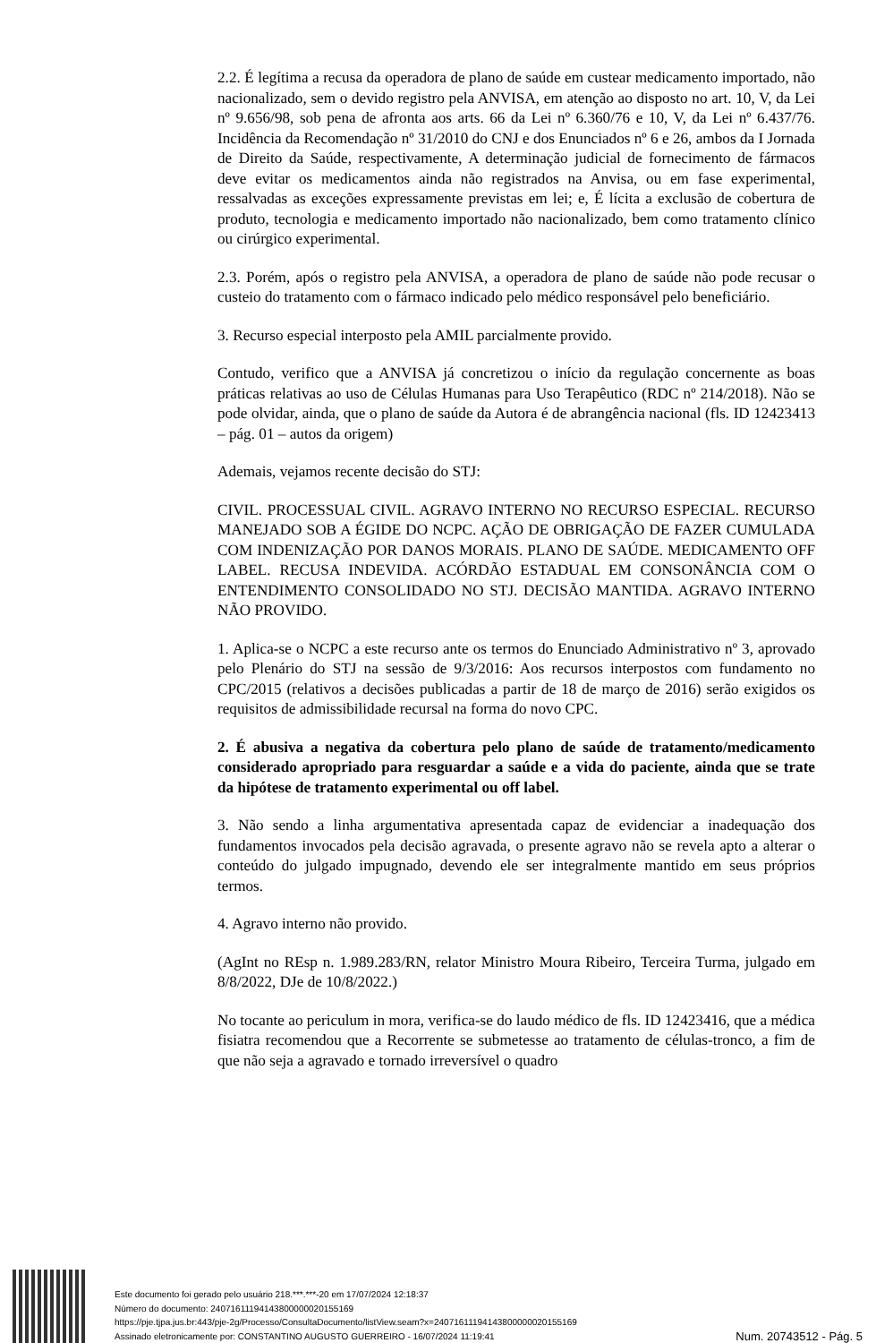2.2. É legítima a recusa da operadora de plano de saúde em custear medicamento importado, não nacionalizado, sem o devido registro pela ANVISA, em atenção ao disposto no art. 10, V, da Lei nº 9.656/98, sob pena de afronta aos arts. 66 da Lei nº 6.360/76 e 10, V, da Lei nº 6.437/76. Incidência da Recomendação nº 31/2010 do CNJ e dos Enunciados nº 6 e 26, ambos da I Jornada de Direito da Saúde, respectivamente, A determinação judicial de fornecimento de fármacos deve evitar os medicamentos ainda não registrados na Anvisa, ou em fase experimental, ressalvadas as exceções expressamente previstas em lei; e, É lícita a exclusão de cobertura de produto, tecnologia e medicamento importado não nacionalizado, bem como tratamento clínico ou cirúrgico experimental.
2.3. Porém, após o registro pela ANVISA, a operadora de plano de saúde não pode recusar o custeio do tratamento com o fármaco indicado pelo médico responsável pelo beneficiário.
3. Recurso especial interposto pela AMIL parcialmente provido.
Contudo, verifico que a ANVISA já concretizou o início da regulação concernente as boas práticas relativas ao uso de Células Humanas para Uso Terapêutico (RDC nº 214/2018). Não se pode olvidar, ainda, que o plano de saúde da Autora é de abrangência nacional (fls. ID 12423413 – pág. 01 – autos da origem)
Ademais, vejamos recente decisão do STJ:
CIVIL. PROCESSUAL CIVIL. AGRAVO INTERNO NO RECURSO ESPECIAL. RECURSO MANEJADO SOB A ÉGIDE DO NCPC. AÇÃO DE OBRIGAÇÃO DE FAZER CUMULADA COM INDENIZAÇÃO POR DANOS MORAIS. PLANO DE SAÚDE. MEDICAMENTO OFF LABEL. RECUSA INDEVIDA. ACÓRDÃO ESTADUAL EM CONSONÂNCIA COM O ENTENDIMENTO CONSOLIDADO NO STJ. DECISÃO MANTIDA. AGRAVO INTERNO NÃO PROVIDO.
1. Aplica-se o NCPC a este recurso ante os termos do Enunciado Administrativo nº 3, aprovado pelo Plenário do STJ na sessão de 9/3/2016: Aos recursos interpostos com fundamento no CPC/2015 (relativos a decisões publicadas a partir de 18 de março de 2016) serão exigidos os requisitos de admissibilidade recursal na forma do novo CPC.
2. É abusiva a negativa da cobertura pelo plano de saúde de tratamento/medicamento considerado apropriado para resguardar a saúde e a vida do paciente, ainda que se trate da hipótese de tratamento experimental ou off label.
3. Não sendo a linha argumentativa apresentada capaz de evidenciar a inadequação dos fundamentos invocados pela decisão agravada, o presente agravo não se revela apto a alterar o conteúdo do julgado impugnado, devendo ele ser integralmente mantido em seus próprios termos.
4. Agravo interno não provido.
(AgInt no REsp n. 1.989.283/RN, relator Ministro Moura Ribeiro, Terceira Turma, julgado em 8/8/2022, DJe de 10/8/2022.)
No tocante ao periculum in mora, verifica-se do laudo médico de fls. ID 12423416, que a médica fisiatra recomendou que a Recorrente se submetesse ao tratamento de células-tronco, a fim de que não seja a agravado e tornado irreversível o quadro
Este documento foi gerado pelo usuário 218.***.***-20 em 17/07/2024 12:18:37
Número do documento: 24071611194143800000020155169
https://pje.tjpa.jus.br:443/pje-2g/Processo/ConsultaDocumento/listView.seam?x=24071611194143800000020155169
Assinado eletronicamente por: CONSTANTINO AUGUSTO GUERREIRO - 16/07/2024 11:19:41
Num. 20743512 - Pág. 5